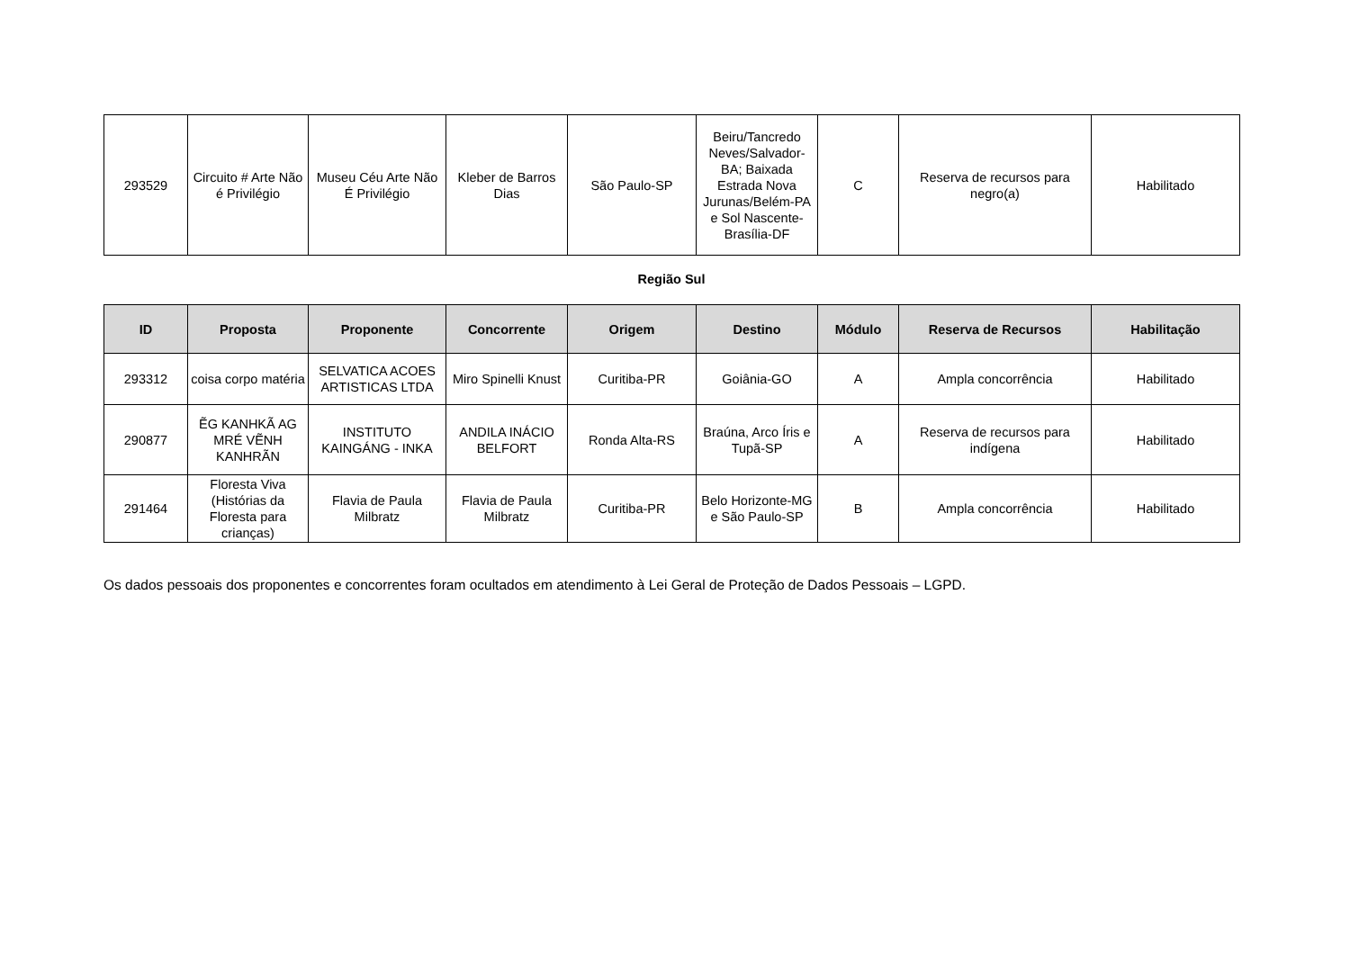| 293529 | Circuito # Arte Não é Privilégio | Museu Céu Arte Não É Privilégio | Kleber de Barros Dias | São Paulo-SP | Beiru/Tancredo Neves/Salvador-BA; Baixada Estrada Nova Jurunas/Belém-PA e Sol Nascente-Brasília-DF | C | Reserva de recursos para negro(a) | Habilitado |
Região Sul
| ID | Proposta | Proponente | Concorrente | Origem | Destino | Módulo | Reserva de Recursos | Habilitação |
| --- | --- | --- | --- | --- | --- | --- | --- | --- |
| 293312 | coisa corpo matéria | SELVATICA ACOES ARTISTICAS LTDA | Miro Spinelli Knust | Curitiba-PR | Goiânia-GO | A | Ampla concorrência | Habilitado |
| 290877 | ẼG KANHKÃ AG MRÉ VẼNH KANHRÃN | INSTITUTO KAINGÁNG - INKA | ANDILA INÁCIO BELFORT | Ronda Alta-RS | Braúna, Arco Íris e Tupã-SP | A | Reserva de recursos para indígena | Habilitado |
| 291464 | Floresta Viva (Histórias da Floresta para crianças) | Flavia de Paula Milbratz | Flavia de Paula Milbratz | Curitiba-PR | Belo Horizonte-MG e São Paulo-SP | B | Ampla concorrência | Habilitado |
Os dados pessoais dos proponentes e concorrentes foram ocultados em atendimento à Lei Geral de Proteção de Dados Pessoais – LGPD.